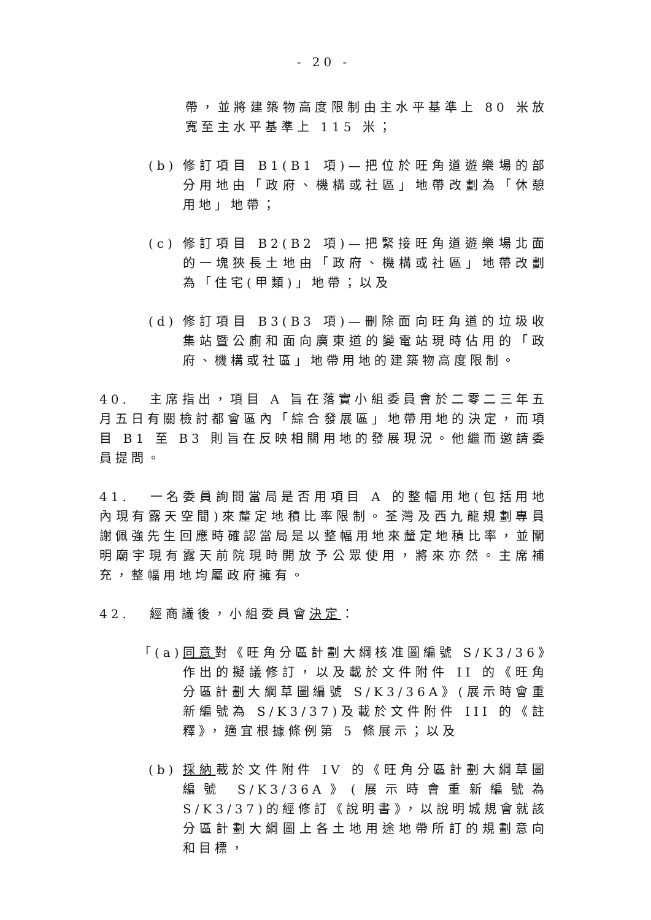- 20 -
帶，並將建築物高度限制由主水平基準上 80 米放寬至主水平基準上 115 米；
(b) 修訂項目 B1(B1 項)—把位於旺角道遊樂場的部分用地由「政府、機構或社區」地帶改劃為「休憩用地」地帶；
(c) 修訂項目 B2(B2 項)—把緊接旺角道遊樂場北面的一塊狹長土地由「政府、機構或社區」地帶改劃為「住宅(甲類)」地帶；以及
(d) 修訂項目 B3(B3 項)—刪除面向旺角道的垃圾收集站暨公廁和面向廣東道的變電站現時佔用的「政府、機構或社區」地帶用地的建築物高度限制。
40. 主席指出，項目 A 旨在落實小組委員會於二零二三年五月五日有關檢討都會區內「綜合發展區」地帶用地的決定，而項目 B1 至 B3 則旨在反映相關用地的發展現況。他繼而邀請委員提問。
41. 一名委員詢問當局是否用項目 A 的整幅用地(包括用地內現有露天空間)來釐定地積比率限制。荃灣及西九龍規劃專員謝佩強先生回應時確認當局是以整幅用地來釐定地積比率，並闡明廟宇現有露天前院現時開放予公眾使用，將來亦然。主席補充，整幅用地均屬政府擁有。
42. 經商議後，小組委員會決定：
「(a)
同意對《旺角分區計劃大綱核准圖編號 S/K3/36》作出的擬議修訂，以及載於文件附件 II 的《旺角分區計劃大綱草圖編號 S/K3/36A》(展示時會重新編號為 S/K3/37)及載於文件附件 III 的《註釋》，適宜根據條例第 5 條展示；以及
(b) 採納載於文件附件 IV 的《旺角分區計劃大綱草圖編號 S/K3/36A》(展示時會重新編號為 S/K3/37)的經修訂《說明書》，以說明城規會就該分區計劃大綱圖上各土地用途地帶所訂的規劃意向和目標，